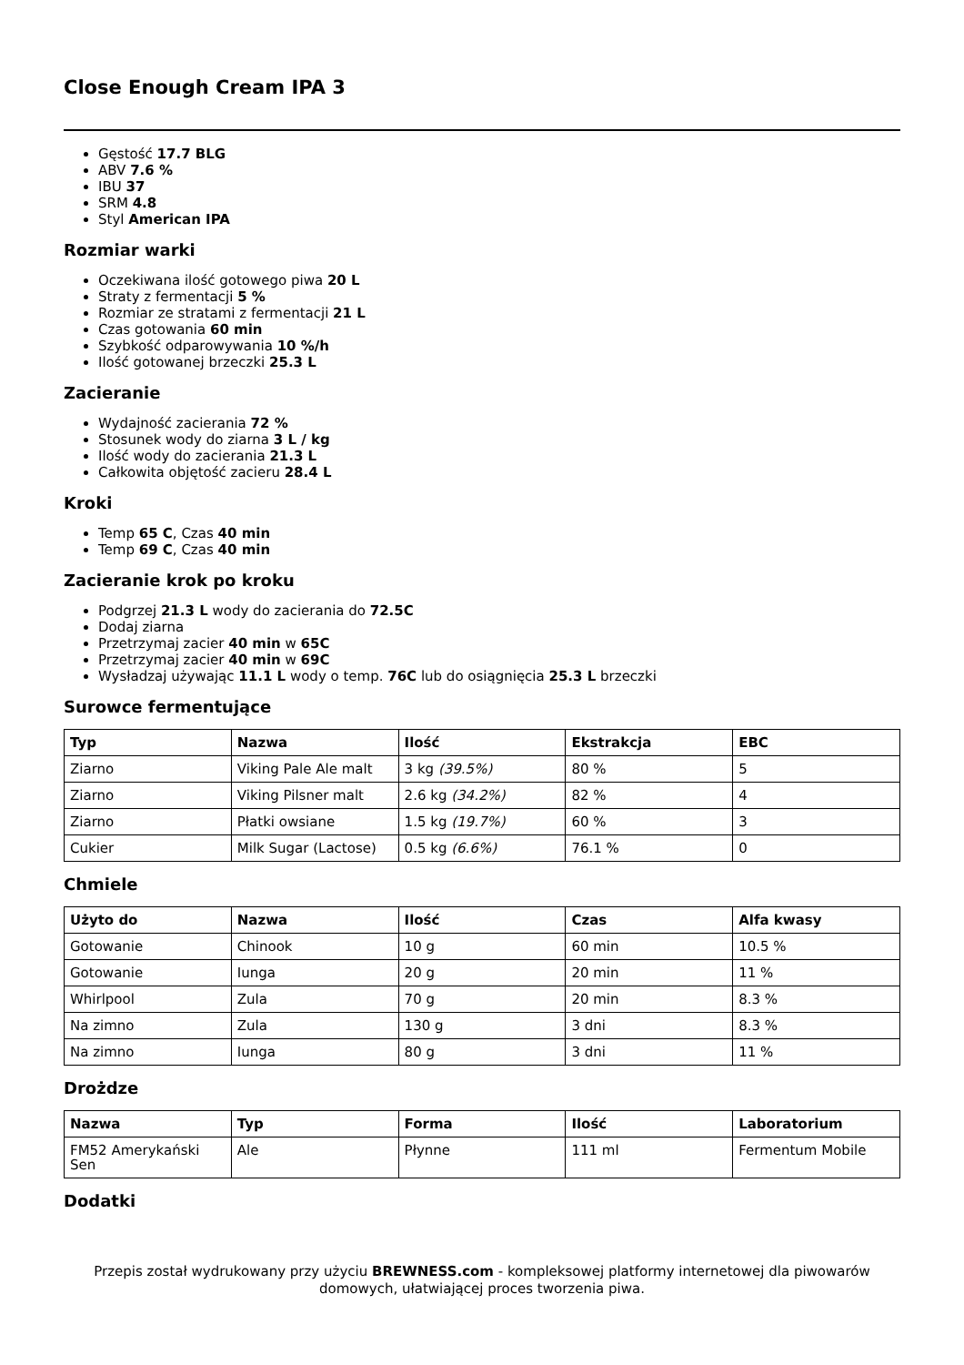Close Enough Cream IPA 3
Gęstość 17.7 BLG
ABV 7.6 %
IBU 37
SRM 4.8
Styl American IPA
Rozmiar warki
Oczekiwana ilość gotowego piwa 20 L
Straty z fermentacji 5 %
Rozmiar ze stratami z fermentacji 21 L
Czas gotowania 60 min
Szybkość odparowywania 10 %/h
Ilość gotowanej brzeczki 25.3 L
Zacieranie
Wydajność zacierania 72 %
Stosunek wody do ziarna 3 L / kg
Ilość wody do zacierania 21.3 L
Całkowita objętość zacieru 28.4 L
Kroki
Temp 65 C, Czas 40 min
Temp 69 C, Czas 40 min
Zacieranie krok po kroku
Podgrzej 21.3 L wody do zacierania do 72.5C
Dodaj ziarna
Przetrzymaj zacier 40 min w 65C
Przetrzymaj zacier 40 min w 69C
Wysładzaj używając 11.1 L wody o temp. 76C lub do osiągnięcia 25.3 L brzeczki
Surowce fermentujące
| Typ | Nazwa | Ilość | Ekstrakcja | EBC |
| --- | --- | --- | --- | --- |
| Ziarno | Viking Pale Ale malt | 3 kg (39.5%) | 80 % | 5 |
| Ziarno | Viking Pilsner malt | 2.6 kg (34.2%) | 82 % | 4 |
| Ziarno | Płatki owsiane | 1.5 kg (19.7%) | 60 % | 3 |
| Cukier | Milk Sugar (Lactose) | 0.5 kg (6.6%) | 76.1 % | 0 |
Chmiele
| Użyto do | Nazwa | Ilość | Czas | Alfa kwasy |
| --- | --- | --- | --- | --- |
| Gotowanie | Chinook | 10 g | 60 min | 10.5 % |
| Gotowanie | Iunga | 20 g | 20 min | 11 % |
| Whirlpool | Zula | 70 g | 20 min | 8.3 % |
| Na zimno | Zula | 130 g | 3 dni | 8.3 % |
| Na zimno | Iunga | 80 g | 3 dni | 11 % |
Drożdze
| Nazwa | Typ | Forma | Ilość | Laboratorium |
| --- | --- | --- | --- | --- |
| FM52 Amerykański Sen | Ale | Płynne | 111 ml | Fermentum Mobile |
Dodatki
Przepis został wydrukowany przy użyciu BREWNESS.com - kompleksowej platformy internetowej dla piwowarów domowych, ułatwiającej proces tworzenia piwa.